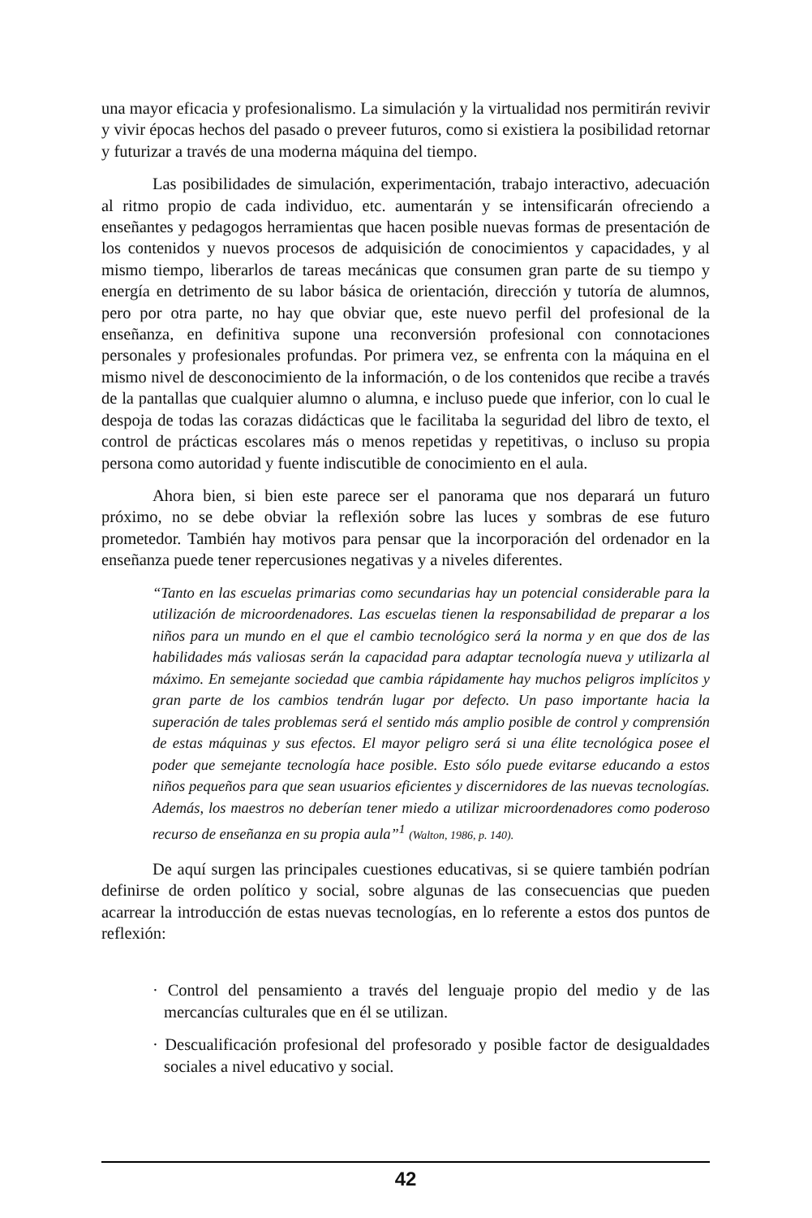una mayor eficacia y profesionalismo. La simulación y la virtualidad nos permitirán revivir y vivir épocas hechos del pasado o preveer futuros, como si existiera la posibilidad retornar y futurizar a través de una moderna máquina del tiempo.
Las posibilidades de simulación, experimentación, trabajo interactivo, adecuación al ritmo propio de cada individuo, etc. aumentarán y se intensificarán ofreciendo a enseñantes y pedagogos herramientas que hacen posible nuevas formas de presentación de los contenidos y nuevos procesos de adquisición de conocimientos y capacidades, y al mismo tiempo, liberarlos de tareas mecánicas que consumen gran parte de su tiempo y energía en detrimento de su labor básica de orientación, dirección y tutoría de alumnos, pero por otra parte, no hay que obviar que, este nuevo perfil del profesional de la enseñanza, en definitiva supone una reconversión profesional con connotaciones personales y profesionales profundas. Por primera vez, se enfrenta con la máquina en el mismo nivel de desconocimiento de la información, o de los contenidos que recibe a través de la pantallas que cualquier alumno o alumna, e incluso puede que inferior, con lo cual le despoja de todas las corazas didácticas que le facilitaba la seguridad del libro de texto, el control de prácticas escolares más o menos repetidas y repetitivas, o incluso su propia persona como autoridad y fuente indiscutible de conocimiento en el aula.
Ahora bien, si bien este parece ser el panorama que nos deparará un futuro próximo, no se debe obviar la reflexión sobre las luces y sombras de ese futuro prometedor. También hay motivos para pensar que la incorporación del ordenador en la enseñanza puede tener repercusiones negativas y a niveles diferentes.
“Tanto en las escuelas primarias como secundarias hay un potencial considerable para la utilización de microordenadores. Las escuelas tienen la responsabilidad de preparar a los niños para un mundo en el que el cambio tecnológico será la norma y en que dos de las habilidades más valiosas serán la capacidad para adaptar tecnología nueva y utilizarla al máximo. En semejante sociedad que cambia rápidamente hay muchos peligros implícitos y gran parte de los cambios tendrán lugar por defecto. Un paso importante hacia la superación de tales problemas será el sentido más amplio posible de control y comprensión de estas máquinas y sus efectos. El mayor peligro será si una élite tecnológica posee el poder que semejante tecnología hace posible. Esto sólo puede evitarse educando a estos niños pequeños para que sean usuarios eficientes y discernidores de las nuevas tecnologías. Además, los maestros no deberían tener miedo a utilizar microordenadores como poderoso recurso de enseñanza en su propia aula”<sup>1</sup> (Walton, 1986, p. 140).
De aquí surgen las principales cuestiones educativas, si se quiere también podrían definirse de orden político y social, sobre algunas de las consecuencias que pueden acarrear la introducción de estas nuevas tecnologías, en lo referente a estos dos puntos de reflexión:
· Control del pensamiento a través del lenguaje propio del medio y de las mercancías culturales que en él se utilizan.
· Descualificación profesional del profesorado y posible factor de desigualdades sociales a nivel educativo y social.
42